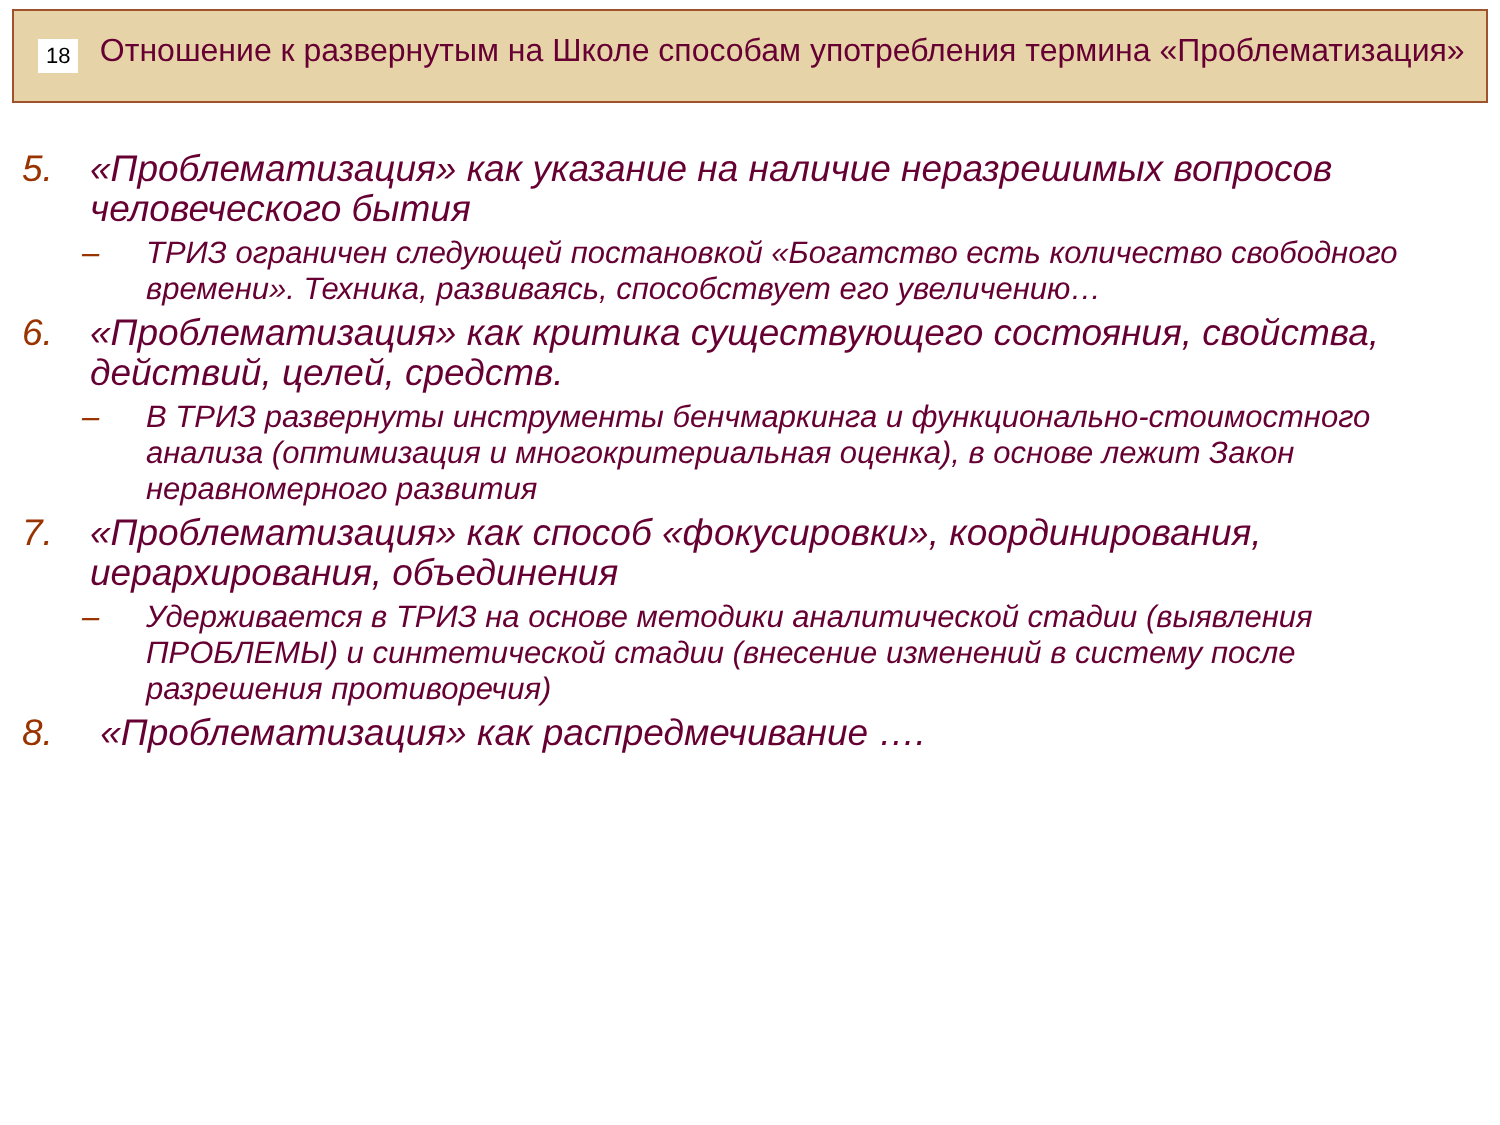18
Отношение к развернутым на Школе способам употребления термина «Проблематизация»
5. «Проблематизация» как указание на наличие неразрешимых вопросов человеческого бытия
– ТРИЗ ограничен следующей постановкой «Богатство есть количество свободного времени». Техника, развиваясь, способствует его увеличению…
6. «Проблематизация» как критика существующего состояния, свойства, действий, целей, средств.
– В ТРИЗ развернуты инструменты бенчмаркинга и функционально-стоимостного анализа (оптимизация и многокритериальная оценка), в основе лежит Закон неравномерного развития
7. «Проблематизация» как способ «фокусировки», координирования, иерархирования, объединения
– Удерживается в ТРИЗ на основе методики аналитической стадии (выявления ПРОБЛЕМЫ) и синтетической стадии (внесение изменений в систему после разрешения противоречия)
8. «Проблематизация» как распредмечивание ….